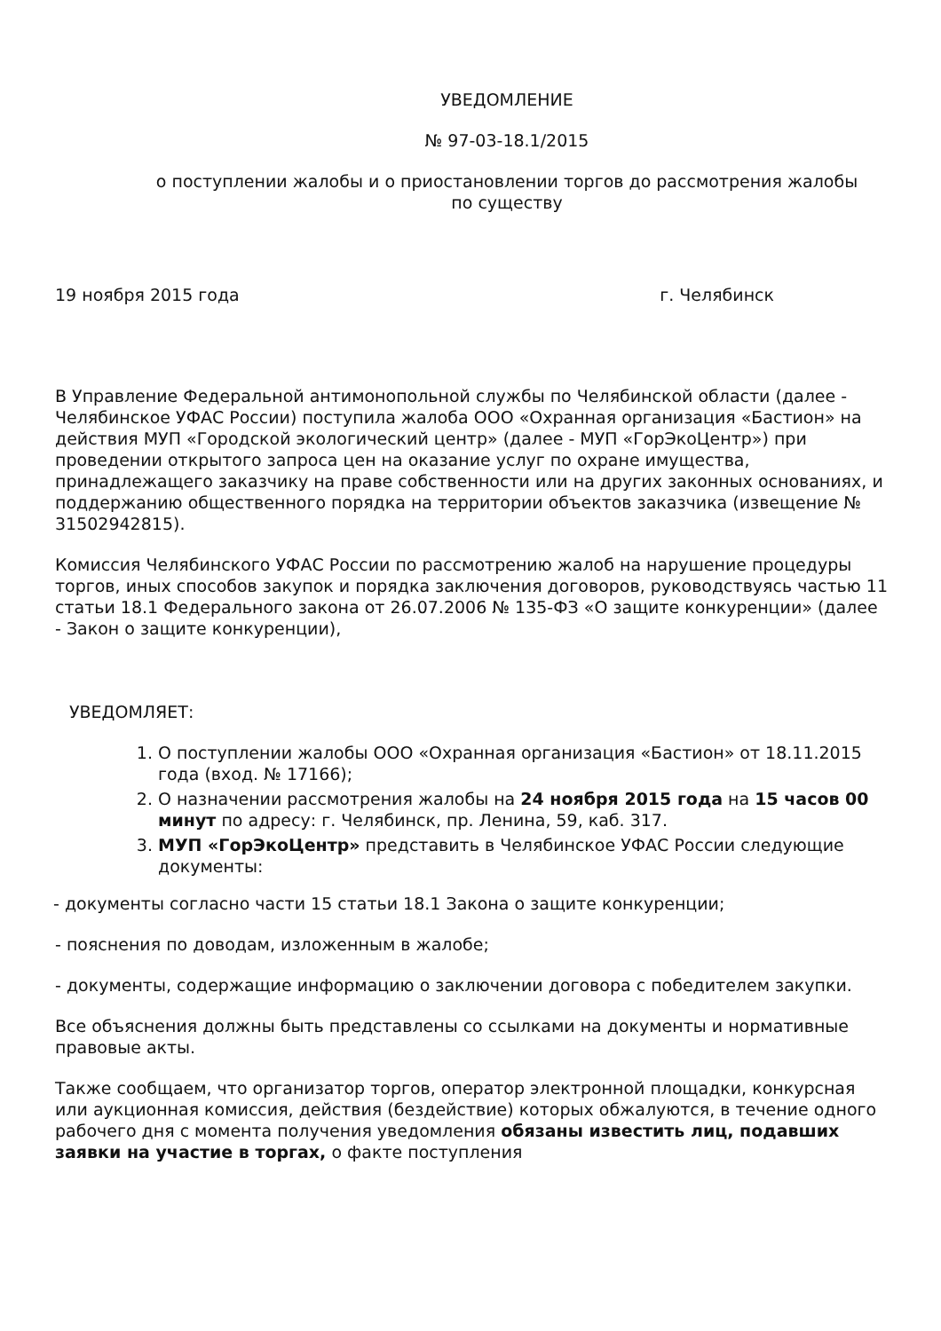УВЕДОМЛЕНИЕ
№ 97-03-18.1/2015
о поступлении жалобы и о приостановлении торгов до рассмотрения жалобы
по существу
19 ноября 2015 года г. Челябинск
В Управление Федеральной антимонопольной службы по Челябинской области (далее - Челябинское УФАС России) поступила жалоба ООО «Охранная организация «Бастион» на действия МУП «Городской экологический центр» (далее - МУП «ГорЭкоЦентр») при проведении открытого запроса цен на оказание услуг по охране имущества, принадлежащего заказчику на праве собственности или на других законных основаниях, и поддержанию общественного порядка на территории объектов заказчика (извещение № 31502942815).
Комиссия Челябинского УФАС России по рассмотрению жалоб на нарушение процедуры торгов, иных способов закупок и порядка заключения договоров, руководствуясь частью 11 статьи 18.1 Федерального закона от 26.07.2006 № 135-ФЗ «О защите конкуренции» (далее - Закон о защите конкуренции),
УВЕДОМЛЯЕТ:
1. О поступлении жалобы ООО «Охранная организация «Бастион» от 18.11.2015 года (вход. № 17166);
2. О назначении рассмотрения жалобы на 24 ноября 2015 года на 15 часов 00 минут по адресу: г. Челябинск, пр. Ленина, 59, каб. 317.
3. МУП «ГорЭкоЦентр» представить в Челябинское УФАС России следующие документы:
- документы согласно части 15 статьи 18.1 Закона о защите конкуренции;
- пояснения по доводам, изложенным в жалобе;
- документы, содержащие информацию о заключении договора с победителем закупки.
Все объяснения должны быть представлены со ссылками на документы и нормативные правовые акты.
Также сообщаем, что организатор торгов, оператор электронной площадки, конкурсная или аукционная комиссия, действия (бездействие) которых обжалуются, в течение одного рабочего дня с момента получения уведомления обязаны известить лиц, подавших заявки на участие в торгах, о факте поступления